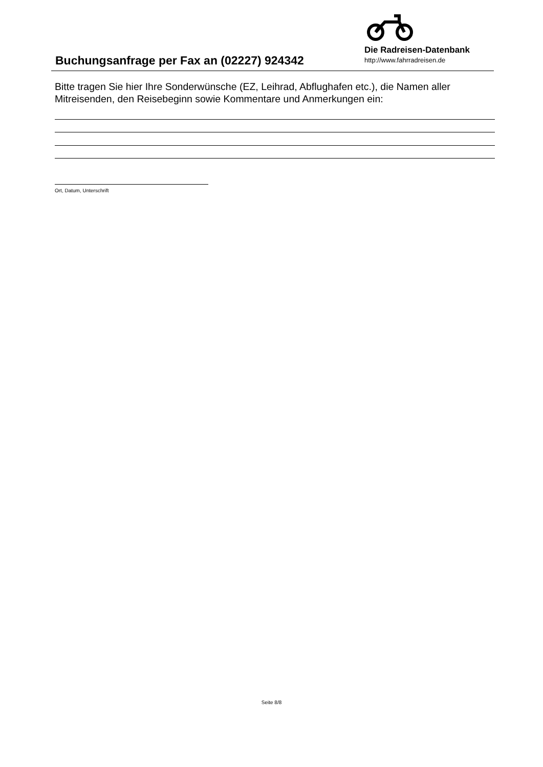Buchungsanfrage per Fax an (02227) 924342
Die Radreisen-Datenbank
http://www.fahrradreisen.de
Bitte tragen Sie hier Ihre Sonderwünsche (EZ, Leihrad, Abflughafen etc.), die Namen aller Mitreisenden, den Reisebeginn sowie Kommentare und Anmerkungen ein:
Ort, Datum, Unterschrift
Seite 8/8